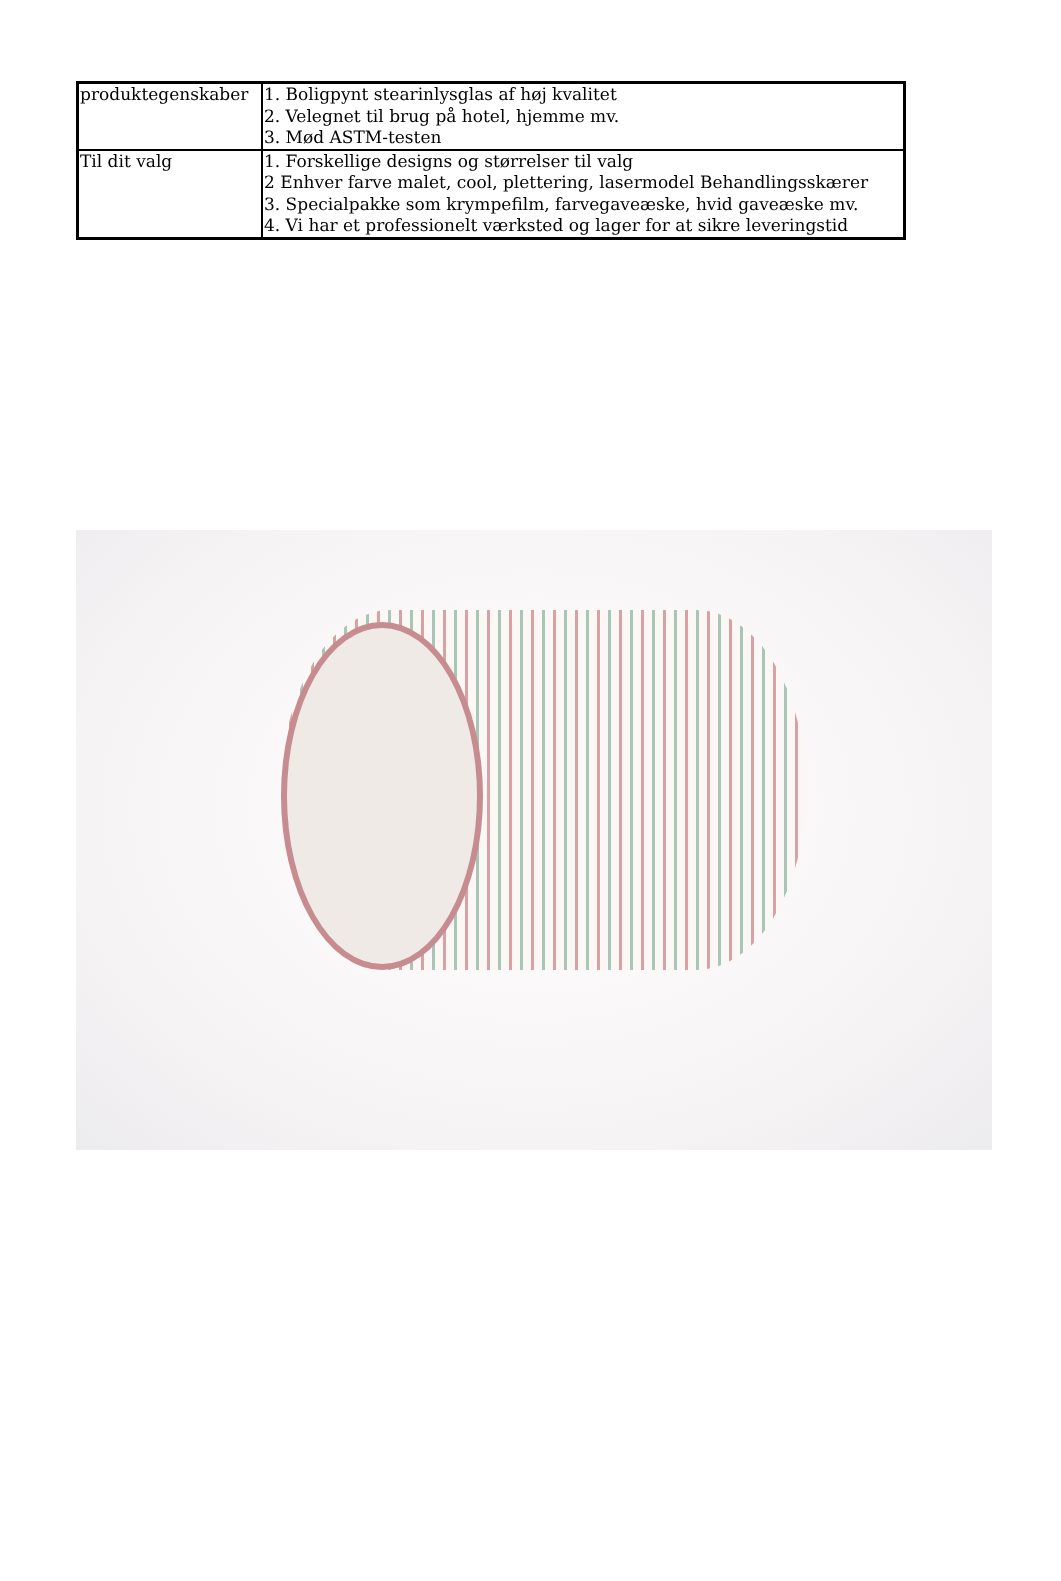| produktegenskaber | 1. Boligpynt stearinlysglas af høj kvalitet 2. Velegnet til brug på hotel, hjemme mv. 3. Mød ASTM-testen |
| Til dit valg | 1. Forskellige designs og størrelser til valg 2 Enhver farve malet, cool, plettering, lasermodel Behandlingsskærer 3. Specialpakke som krympefilm, farvegaveæske, hvid gaveæske mv. 4. Vi har et professionelt værksted og lager for at sikre leveringstid |